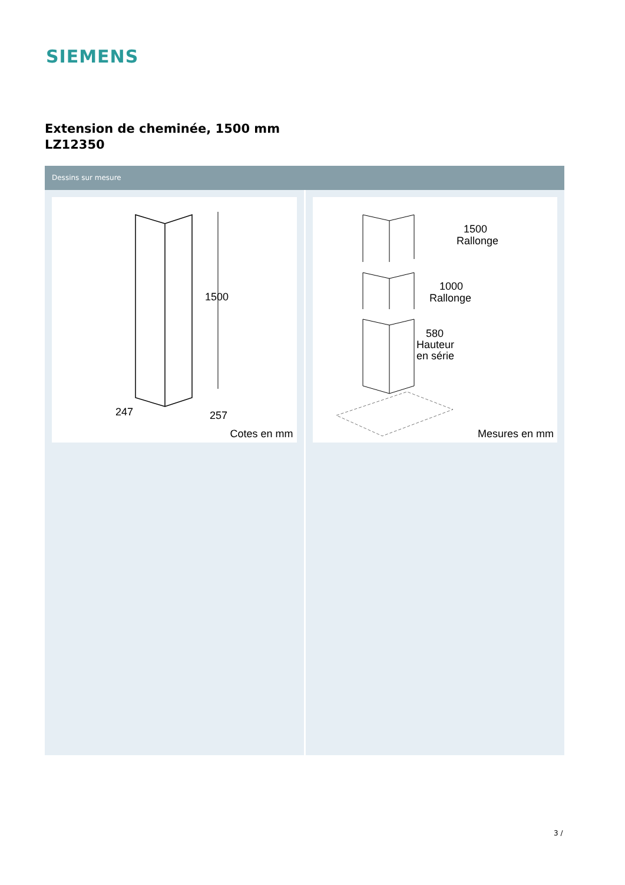SIEMENS
Extension de cheminée, 1500 mm
LZ12350
Dessins sur mesure
1500
247
257
Cotes en mm
1500
Rallonge
1000
Rallonge
580
Hauteur
en série
Mesures en mm
3 /